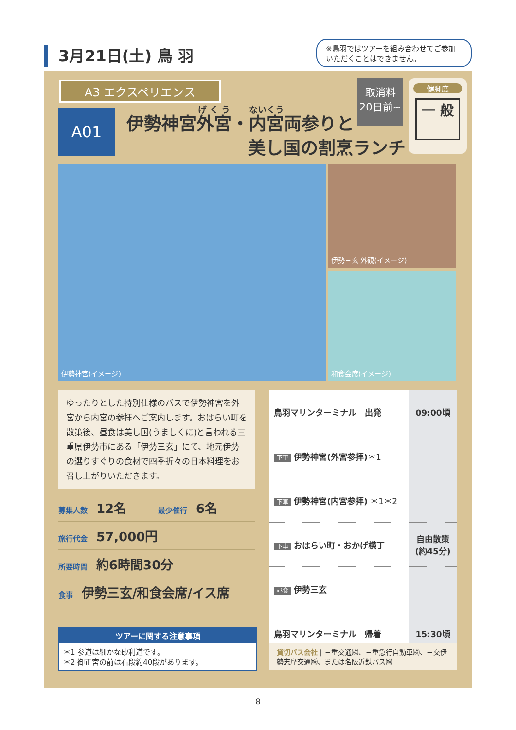3月21日(土) 鳥 羽
※鳥羽ではツアーを組み合わせてご参加いただくことはできません。
A3 エクスペリエンス
A01
伊勢神宮外宮・内宮両参りと
美し国の割烹ランチ
取消料
20日前~
健脚度
一 般
伊勢神宮(イメージ) 伊勢三玄 外観(イメージ)
和食会席(イメージ)
ゆったりとした特別仕様のバスで伊勢神宮を外宮から内宮の参拝へご案内します。おはらい町を散策後、昼食は美し国(うましくに)と言われる三重県伊勢市にある「伊勢三玄」にて、地元伊勢の選りすぐりの食材で四季折々の日本料理をお召し上がりいただきます。
募集人数 12名 最少催行 6名
旅行代金 57,000円
所要時間 約6時間30分
食事 伊勢三玄/和食会席/イス席
ツアーに関する注意事項
＊1 参道は細かな砂利道です。
＊2 御正宮の前は石段約40段があります。
| 鳥羽マリンターミナル 出発 | 09:00頃 |
| 下車 伊勢神宮(外宮参拝) ＊1 | |
| 下車 伊勢神宮(内宮参拝) ＊1＊2 | |
| 下車 おはらい町・おかげ横丁 | 自由散策 (約45分) |
| 昼食 伊勢三玄 | |
| 鳥羽マリンターミナル 帰着 | 15:30頃 |
貸切バス会社 | 三重交通㈱、三重急行自動車㈱、三交伊勢志摩交通㈱、または名阪近鉄バス㈱
8